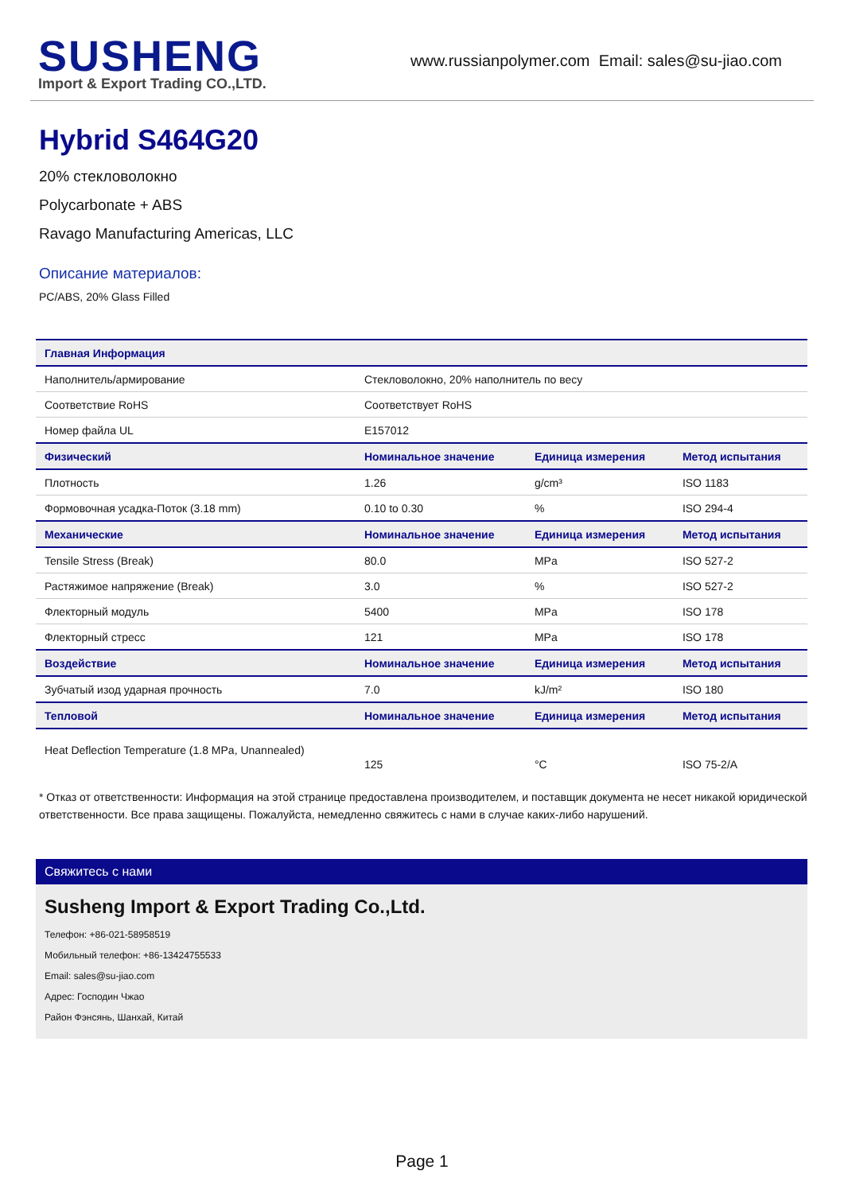SUSHENG
Import & Export Trading CO.,LTD.
www.russianpolymer.com Email: sales@su-jiao.com
Hybrid S464G20
20% стекловолокно
Polycarbonate + ABS
Ravago Manufacturing Americas, LLC
Описание материалов:
PC/ABS, 20% Glass Filled
| Главная Информация | | | |
| --- | --- | --- | --- |
| Наполнитель/армирование | Стекловолокно, 20% наполнитель по весу | | |
| Соответствие RoHS | Соответствует RoHS | | |
| Номер файла UL | E157012 | | |
| Физический | Номинальное значение | Единица измерения | Метод испытания |
| Плотность | 1.26 | g/cm³ | ISO 1183 |
| Формовочная усадка-Поток (3.18 mm) | 0.10 to 0.30 | % | ISO 294-4 |
| Механические | Номинальное значение | Единица измерения | Метод испытания |
| Tensile Stress (Break) | 80.0 | MPa | ISO 527-2 |
| Растяжимое напряжение (Break) | 3.0 | % | ISO 527-2 |
| Флекторный модуль | 5400 | MPa | ISO 178 |
| Флекторный стресс | 121 | MPa | ISO 178 |
| Воздействие | Номинальное значение | Единица измерения | Метод испытания |
| Зубчатый изод ударная прочность | 7.0 | kJ/m² | ISO 180 |
| Тепловой | Номинальное значение | Единица измерения | Метод испытания |
| Heat Deflection Temperature (1.8 MPa, Unannealed) | 125 | °C | ISO 75-2/A |
* Отказ от ответственности: Информация на этой странице предоставлена производителем, и поставщик документа не несет никакой юридической ответственности. Все права защищены. Пожалуйста, немедленно свяжитесь с нами в случае каких-либо нарушений.
Свяжитесь с нами
Susheng Import & Export Trading Co.,Ltd.
Телефон: +86-021-58958519
Мобильный телефон: +86-13424755533
Email: sales@su-jiao.com
Адрес: Господин Чжао
Район Фэнсянь, Шанхай, Китай
Page 1